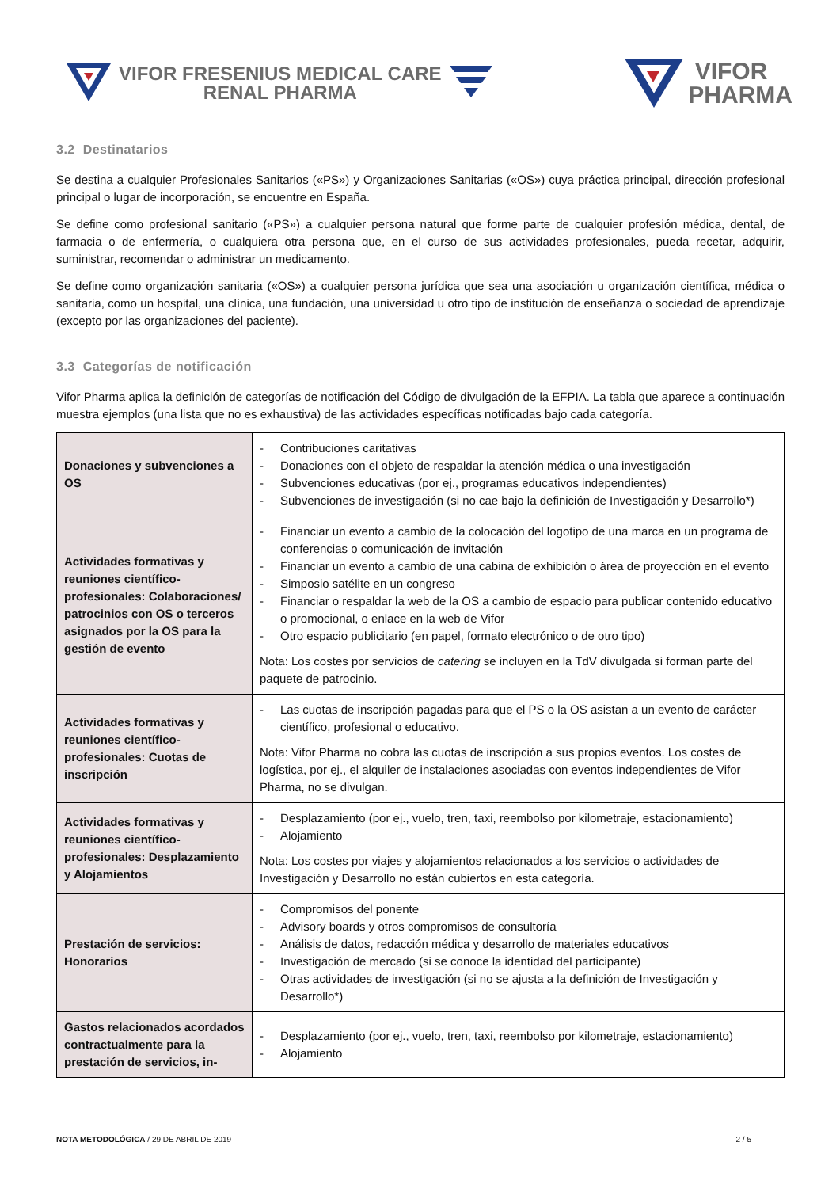VIFOR FRESENIUS MEDICAL CARE
RENAL PHARMA
VIFOR
PHARMA
3.2 Destinatarios
Se destina a cualquier Profesionales Sanitarios («PS») y Organizaciones Sanitarias («OS») cuya práctica principal, dirección profesional principal o lugar de incorporación, se encuentre en España.
Se define como profesional sanitario («PS») a cualquier persona natural que forme parte de cualquier profesión médica, dental, de farmacia o de enfermería, o cualquiera otra persona que, en el curso de sus actividades profesionales, pueda recetar, adquirir, suministrar, recomendar o administrar un medicamento.
Se define como organización sanitaria («OS») a cualquier persona jurídica que sea una asociación u organización científica, médica o sanitaria, como un hospital, una clínica, una fundación, una universidad u otro tipo de institución de enseñanza o sociedad de aprendizaje (excepto por las organizaciones del paciente).
3.3 Categorías de notificación
Vifor Pharma aplica la definición de categorías de notificación del Código de divulgación de la EFPIA. La tabla que aparece a continuación muestra ejemplos (una lista que no es exhaustiva) de las actividades específicas notificadas bajo cada categoría.
| Donaciones y subvenciones a OS | - Contribuciones caritativas - Donaciones con el objeto de respaldar la atención médica o una investigación - Subvenciones educativas (por ej., programas educativos independientes) - Subvenciones de investigación (si no cae bajo la definición de Investigación y Desarrollo*) |
| Actividades formativas y reuniones científico-profesionales: Colaboraciones/ patrocinios con OS o terceros asignados por la OS para la gestión de evento | - Financiar un evento a cambio de la colocación del logotipo de una marca en un programa de conferencias o comunicación de invitación - Financiar un evento a cambio de una cabina de exhibición o área de proyección en el evento - Simposio satélite en un congreso - Financiar o respaldar la web de la OS a cambio de espacio para publicar contenido educativo o promocional, o enlace en la web de Vifor - Otro espacio publicitario (en papel, formato electrónico o de otro tipo) Nota: Los costes por servicios de catering se incluyen en la TdV divulgada si forman parte del paquete de patrocinio. |
| Actividades formativas y reuniones científico-profesionales: Cuotas de inscripción | - Las cuotas de inscripción pagadas para que el PS o la OS asistan a un evento de carácter científico, profesional o educativo. Nota: Vifor Pharma no cobra las cuotas de inscripción a sus propios eventos. Los costes de logística, por ej., el alquiler de instalaciones asociadas con eventos independientes de Vifor Pharma, no se divulgan. |
| Actividades formativas y reuniones científico-profesionales: Desplazamiento y Alojamientos | - Desplazamiento (por ej., vuelo, tren, taxi, reembolso por kilometraje, estacionamiento) - Alojamiento Nota: Los costes por viajes y alojamientos relacionados a los servicios o actividades de Investigación y Desarrollo no están cubiertos en esta categoría. |
| Prestación de servicios: Honorarios | - Compromisos del ponente - Advisory boards y otros compromisos de consultoría - Análisis de datos, redacción médica y desarrollo de materiales educativos - Investigación de mercado (si se conoce la identidad del participante) - Otras actividades de investigación (si no se ajusta a la definición de Investigación y Desarrollo*) |
| Gastos relacionados acordados contractualmente para la prestación de servicios, in- | - Desplazamiento (por ej., vuelo, tren, taxi, reembolso por kilometraje, estacionamiento) - Alojamiento |
NOTA METODOLÓGICA / 29 DE ABRIL DE 2019
2 / 5